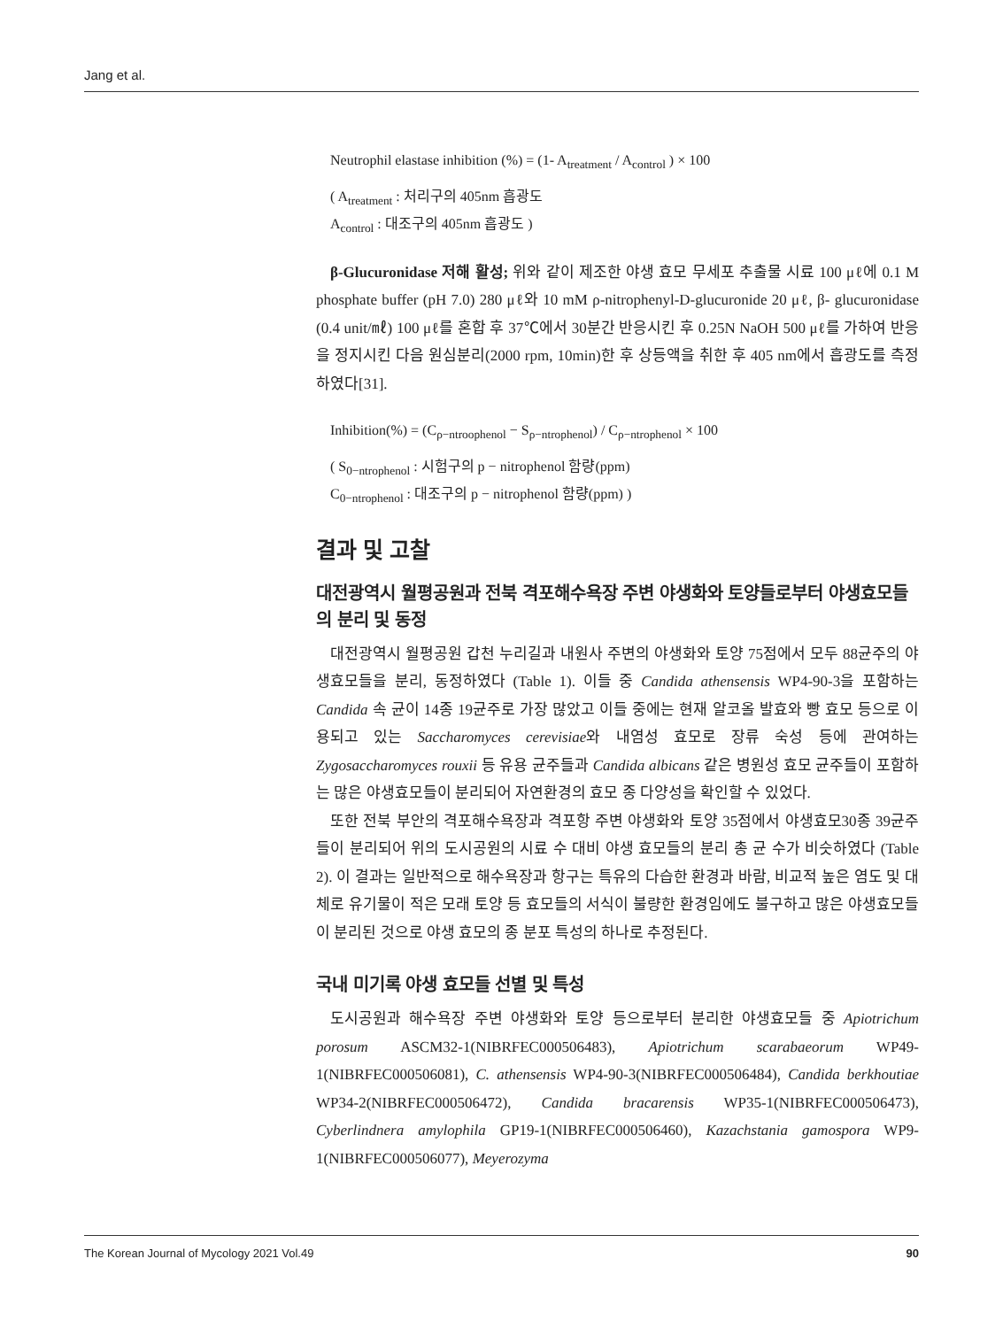Jang et al.
Neutrophil elastase inhibition (%) = (1- A<sub>treatment</sub> / A<sub>control</sub> ) × 100
( A<sub>treatment</sub> : 처리구의 405nm 흡광도
A<sub>control</sub> : 대조구의 405nm 흡광도 )
β-Glucuronidase 저해 활성; 위와 같이 제조한 야생 효모 무세포 추출물 시료 100 μℓ에 0.1 M phosphate buffer (pH 7.0) 280 μℓ와 10 mM ρ-nitrophenyl-D-glucuronide 20 μℓ, β- glucuronidase (0.4 unit/㎖) 100 μℓ를 혼합 후 37℃에서 30분간 반응시킨 후 0.25N NaOH 500 μℓ를 가하여 반응을 정지시킨 다음 원심분리(2000 rpm, 10min)한 후 상등액을 취한 후 405 nm에서 흡광도를 측정하였다[31].
Inhibition(%) = (C<sub>ρ−ntroophenol</sub> − S<sub>ρ−ntrophenol</sub>) / C<sub>ρ−ntrophenol</sub> × 100
( S<sub>0−ntrophenol</sub> : 시험구의 p − nitrophenol 함량(ppm)
C<sub>0−ntrophenol</sub> : 대조구의 p − nitrophenol 함량(ppm) )
결과 및 고찰
대전광역시 월평공원과 전북 격포해수욕장 주변 야생화와 토양들로부터 야생효모들의 분리 및 동정
대전광역시 월평공원 갑천 누리길과 내원사 주변의 야생화와 토양 75점에서 모두 88균주의 야생효모들을 분리, 동정하였다 (Table 1). 이들 중 Candida athensensis WP4-90-3을 포함하는 Candida 속 균이 14종 19균주로 가장 많았고 이들 중에는 현재 알코올 발효와 빵 효모 등으로 이용되고 있는 Saccharomyces cerevisiae와 내염성 효모로 장류 숙성 등에 관여하는 Zygosaccharomyces rouxii 등 유용 균주들과 Candida albicans 같은 병원성 효모 균주들이 포함하는 많은 야생효모들이 분리되어 자연환경의 효모 종 다양성을 확인할 수 있었다.
또한 전북 부안의 격포해수욕장과 격포항 주변 야생화와 토양 35점에서 야생효모30종 39균주들이 분리되어 위의 도시공원의 시료 수 대비 야생 효모들의 분리 총 균 수가 비슷하였다 (Table 2). 이 결과는 일반적으로 해수욕장과 항구는 특유의 다습한 환경과 바람, 비교적 높은 염도 및 대체로 유기물이 적은 모래 토양 등 효모들의 서식이 불량한 환경임에도 불구하고 많은 야생효모들이 분리된 것으로 야생 효모의 종 분포 특성의 하나로 추정된다.
국내 미기록 야생 효모들 선별 및 특성
도시공원과 해수욕장 주변 야생화와 토양 등으로부터 분리한 야생효모들 중 Apiotrichum porosum ASCM32-1(NIBRFEC000506483), Apiotrichum scarabaeorum WP49-1(NIBRFEC000506081), C. athensensis WP4-90-3(NIBRFEC000506484), Candida berkhoutiae WP34-2(NIBRFEC000506472), Candida bracarensis WP35-1(NIBRFEC000506473), Cyberlindnera amylophila GP19-1(NIBRFEC000506460), Kazachstania gamospora WP9-1(NIBRFEC000506077), Meyerozyma
The Korean Journal of Mycology 2021 Vol.49 90